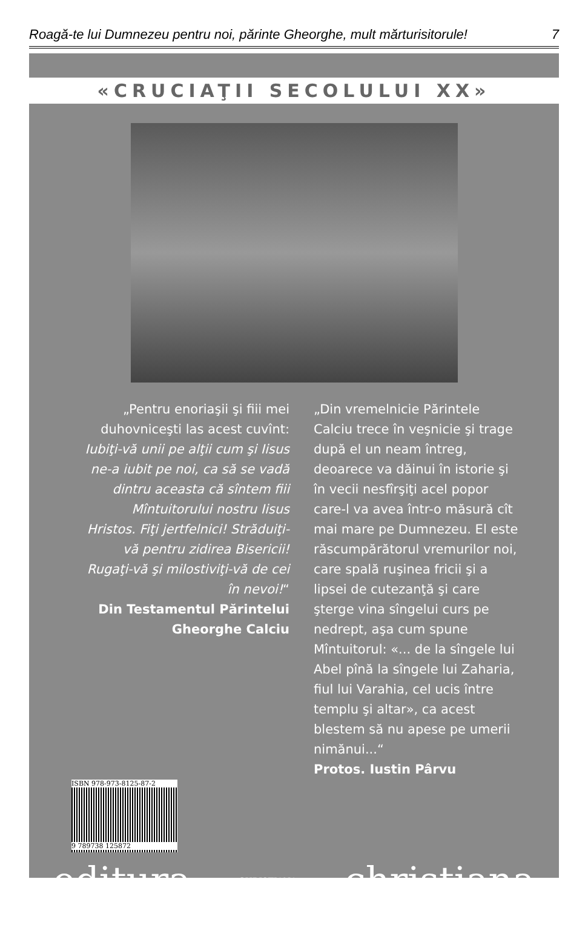Roagă-te lui Dumnezeu pentru noi, părinte Gheorghe, mult mărturisitorule! 7
«CRUCIAŢII SECOLULUI XX»
„Pentru enoriaşii şi fiii mei duhovniceşti las acest cuvînt: Iubiţi-vă unii pe alţii cum şi Iisus ne-a iubit pe noi, ca să se vadă dintru aceasta că sîntem fiii Mîntuitorului nostru Iisus Hristos. Fiţi jertfelnici! Străduiţi-vă pentru zidirea Bisericii! Rugaţi-vă şi milostiviţi-vă de cei în nevoi!“
Din Testamentul Părintelui Gheorghe Calciu
„Din vremelnicie Părintele Calciu trece în veşnicie şi trage după el un neam întreg, deoarece va dăinui în istorie şi în vecii nesfîrşiţi acel popor care-l va avea într-o măsură cît mai mare pe Dumnezeu. El este răscumpărătorul vremurilor noi, care spală ruşinea fricii şi a lipsei de cutezanţă şi care şterge vina sîngelui curs pe nedrept, aşa cum spune Mîntuitorul: «... de la sîngele lui Abel pînă la sîngele lui Zaharia, fiul lui Varahia, cel ucis între templu şi altar», ca acest blestem să nu apese pe umerii nimănui...“
Protos. Iustin Pârvu
ISBN 978-973-8125-87-2
9 789738 125872
editura CHRISTIANA christiana